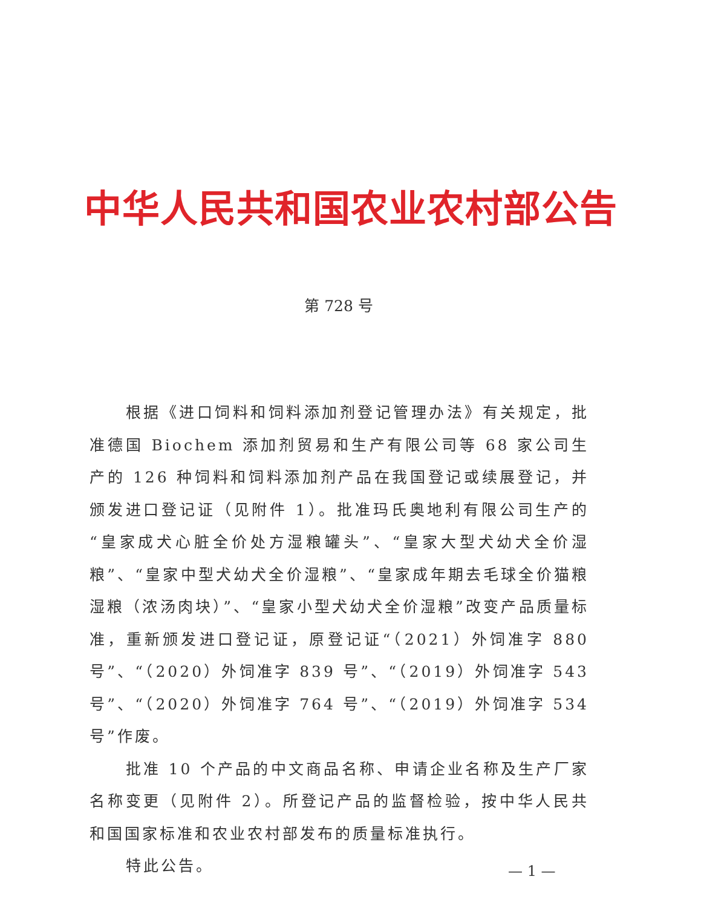中华人民共和国农业农村部公告
第 728 号
根据《进口饲料和饲料添加剂登记管理办法》有关规定，批准德国 Biochem 添加剂贸易和生产有限公司等 68 家公司生产的 126 种饲料和饲料添加剂产品在我国登记或续展登记，并颁发进口登记证（见附件 1）。批准玛氏奥地利有限公司生产的“皇家成犬心脏全价处方湿粮罐头”、“皇家大型犬幼犬全价湿粮”、“皇家中型犬幼犬全价湿粮”、“皇家成年期去毛球全价猫粮湿粮（浓汤肉块）”、“皇家小型犬幼犬全价湿粮”改变产品质量标准，重新颁发进口登记证，原登记证“（2021）外饲准字 880 号”、“（2020）外饲准字 839 号”、“（2019）外饲准字 543 号”、“（2020）外饲准字 764 号”、“（2019）外饲准字 534 号”作废。
批准 10 个产品的中文商品名称、申请企业名称及生产厂家名称变更（见附件 2）。所登记产品的监督检验，按中华人民共和国国家标准和农业农村部发布的质量标准执行。
特此公告。
— 1 —